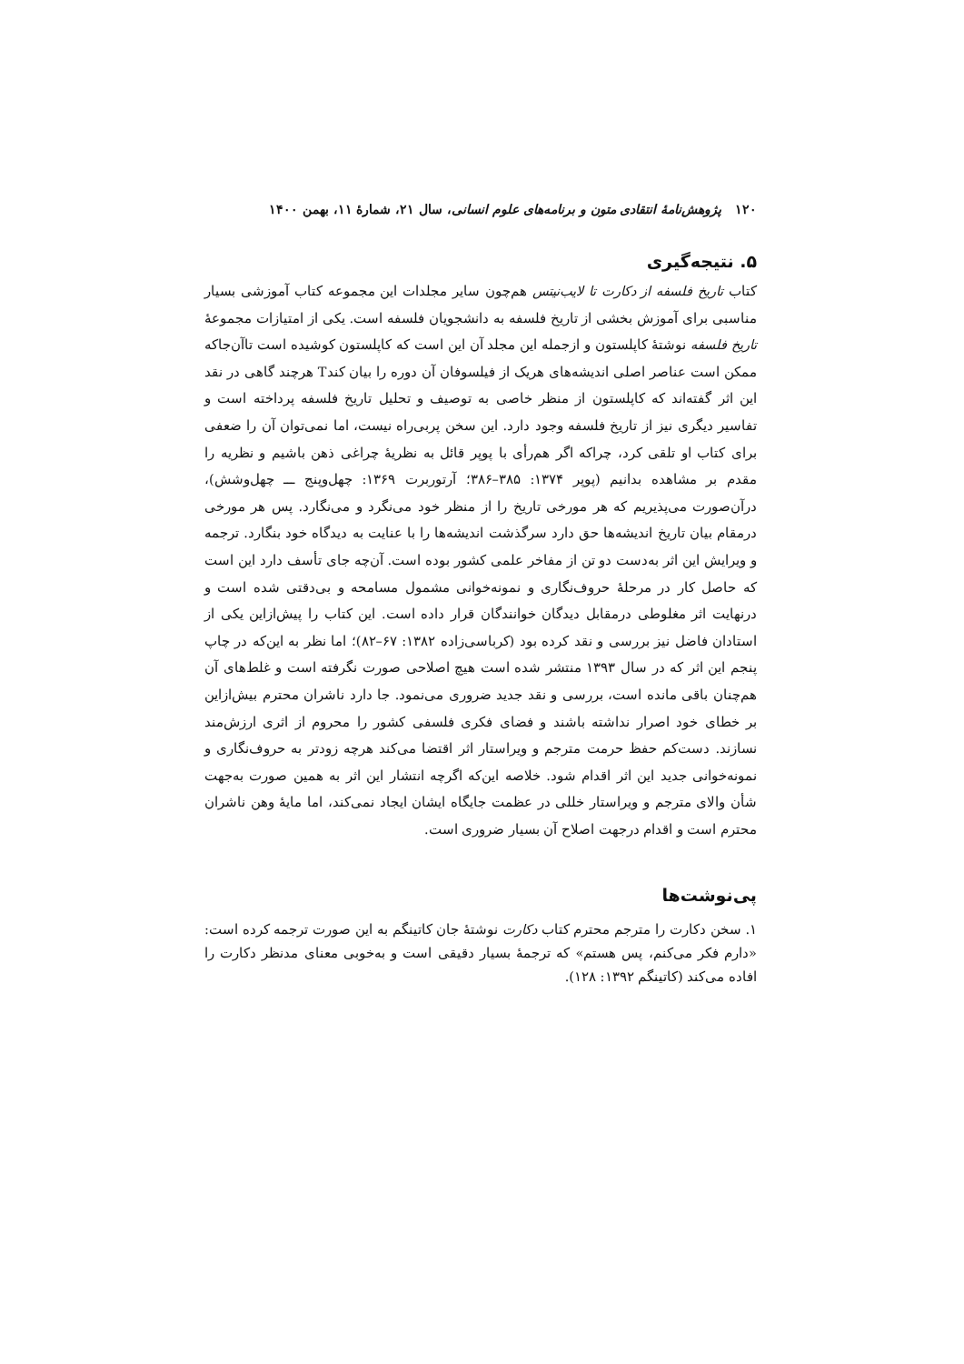۱۲۰ پژوهش‌نامهٔ انتقادی متون و برنامه‌های علوم انسانی، سال ۲۱، شمارهٔ ۱۱، بهمن ۱۴۰۰
۵. نتیجه‌گیری
کتاب تاریخ فلسفه از دکارت تا لایب‌نیتس هم‌چون سایر مجلدات این مجموعه کتاب آموزشی بسیار مناسبی برای آموزش بخشی از تاریخ فلسفه به دانشجویان فلسفه است. یکی از امتیازات مجموعهٔ تاریخ فلسفه نوشتهٔ کاپلستون و ازجمله این مجلد آن این است که کاپلستون کوشیده است تاآن‌جاکه ممکن است عناصر اصلی اندیشه‌های هریک از فیلسوفان آن دوره را بیان کندT هرچند گاهی در نقد این اثر گفته‌اند که کاپلستون از منظر خاصی به توصیف و تحلیل تاریخ فلسفه پرداخته است و تفاسیر دیگری نیز از تاریخ فلسفه وجود دارد. این سخن پربی‌راه نیست، اما نمی‌توان آن را ضعفی برای کتاب او تلقی کرد، چراکه اگر هم‌رأی با پوپر قائل به نظریهٔ چراغی ذهن باشیم و نظریه را مقدم بر مشاهده بدانیم (پوپر ۱۳۷۴: ۳۸۵–۳۸۶؛ آرتوربرت ۱۳۶۹: چهل‌وپنج ـــ چهل‌وشش)، درآن‌صورت می‌پذیریم که هر مورخی تاریخ را از منظر خود می‌نگرد و می‌نگارد. پس هر مورخی درمقام بیان تاریخ اندیشه‌ها حق دارد سرگذشت اندیشه‌ها را با عنایت به دیدگاه خود بنگارد. ترجمه و ویرایش این اثر به‌دست دو تن از مفاخر علمی کشور بوده است. آن‌چه جای تأسف دارد این است که حاصل کار در مرحلهٔ حروف‌نگاری و نمونه‌خوانی مشمول مسامحه و بی‌دقتی شده است و درنهایت اثر مغلوطی درمقابل دیدگان خوانندگان قرار داده است. این کتاب را پیش‌ازاین یکی از استادان فاضل نیز بررسی و نقد کرده بود (کرباسی‌زاده ۱۳۸۲: ۶۷–۸۲)؛ اما نظر به این‌که در چاپ پنجم این اثر که در سال ۱۳۹۳ منتشر شده است هیچ اصلاحی صورت نگرفته است و غلط‌های آن هم‌چنان باقی مانده است، بررسی و نقد جدید ضروری می‌نمود. جا دارد ناشران محترم بیش‌ازاین بر خطای خود اصرار نداشته باشند و فضای فکری فلسفی کشور را محروم از اثری ارزش‌مند نسازند. دست‌کم حفظ حرمت مترجم و ویراستار اثر اقتضا می‌کند هرچه زودتر به حروف‌نگاری و نمونه‌خوانی جدید این اثر اقدام شود. خلاصه این‌که اگرچه انتشار این اثر به همین صورت به‌جهت شأن والای مترجم و ویراستار خللی در عظمت جایگاه ایشان ایجاد نمی‌کند، اما مایهٔ وهن ناشران محترم است و اقدام درجهت اصلاح آن بسیار ضروری است.
پی‌نوشت‌ها
۱. سخن دکارت را مترجم محترم کتاب دکارت نوشتهٔ جان کاتینگم به این صورت ترجمه کرده است: «دارم فکر می‌کنم، پس هستم» که ترجمهٔ بسیار دقیقی است و به‌خوبی معنای مدنظر دکارت را افاده می‌کند (کاتینگم ۱۳۹۲: ۱۲۸).